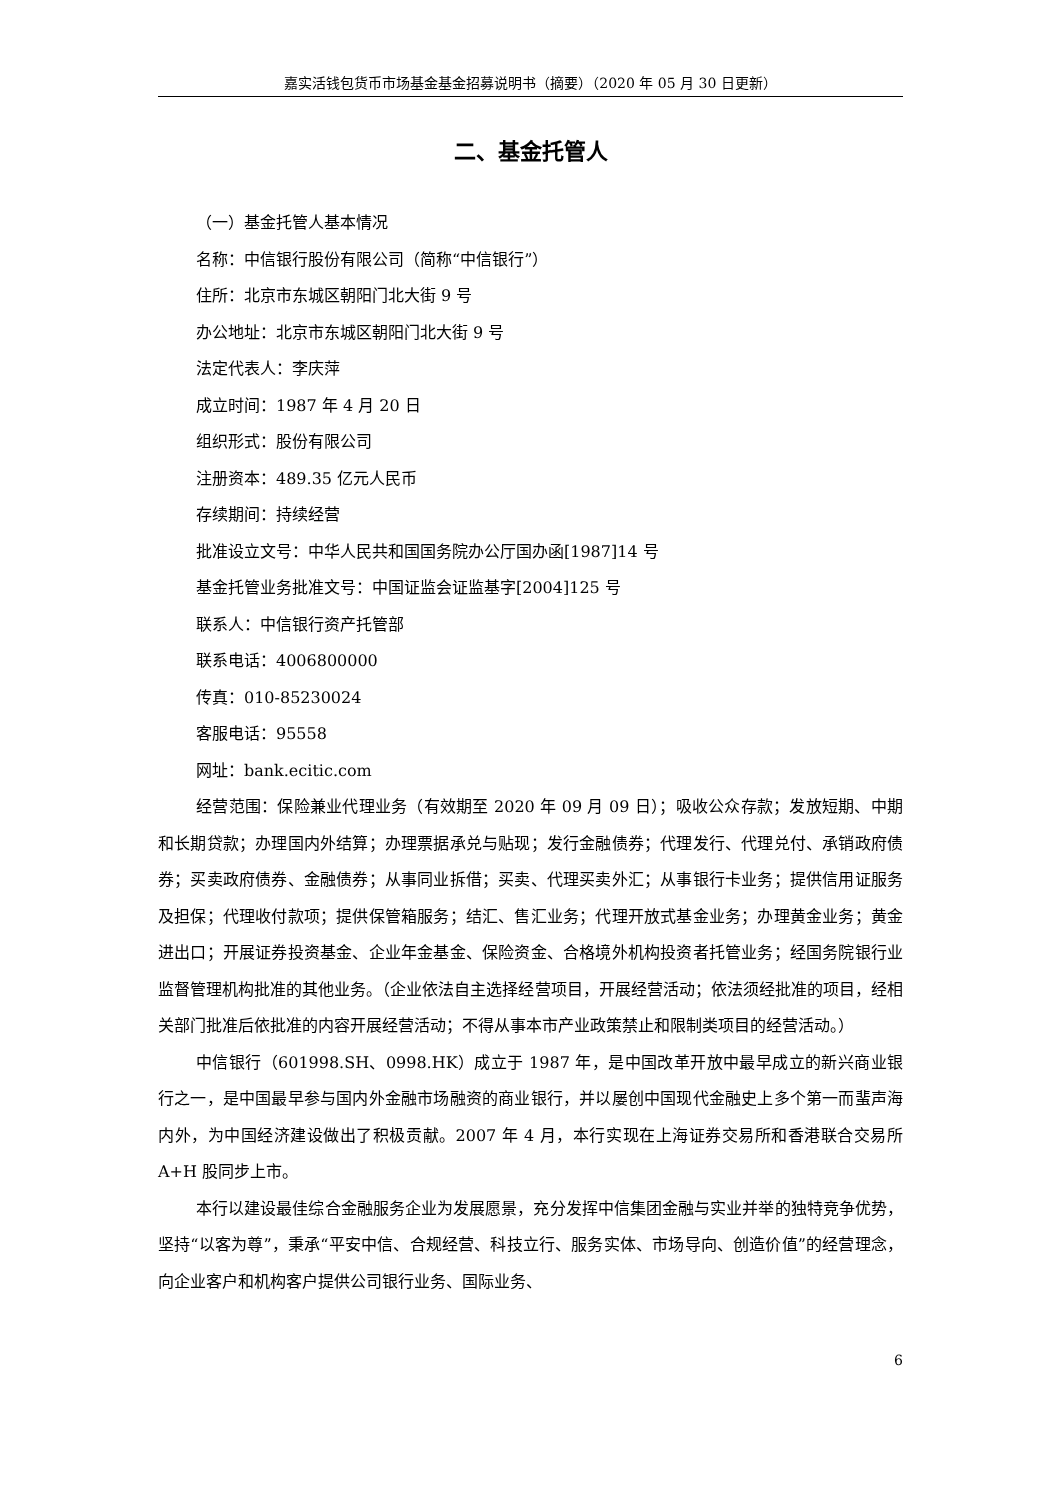嘉实活钱包货币市场基金基金招募说明书（摘要）（2020 年 05 月 30 日更新）
二、基金托管人
（一）基金托管人基本情况
名称：中信银行股份有限公司（简称“中信银行”）
住所：北京市东城区朝阳门北大街 9 号
办公地址：北京市东城区朝阳门北大街 9 号
法定代表人：李庆萍
成立时间：1987 年 4 月 20 日
组织形式：股份有限公司
注册资本：489.35 亿元人民币
存续期间：持续经营
批准设立文号：中华人民共和国国务院办公厅国办函[1987]14 号
基金托管业务批准文号：中国证监会证监基字[2004]125 号
联系人：中信银行资产托管部
联系电话：4006800000
传真：010-85230024
客服电话：95558
网址：bank.ecitic.com
经营范围：保险兼业代理业务（有效期至 2020 年 09 月 09 日）；吸收公众存款；发放短期、中期和长期贷款；办理国内外结算；办理票据承兑与贴现；发行金融债券；代理发行、代理兑付、承销政府债券；买卖政府债券、金融债券；从事同业拆借；买卖、代理买卖外汇；从事银行卡业务；提供信用证服务及担保；代理收付款项；提供保管箱服务；结汇、售汇业务；代理开放式基金业务；办理黄金业务；黄金进出口；开展证券投资基金、企业年金基金、保险资金、合格境外机构投资者托管业务；经国务院银行业监督管理机构批准的其他业务。（企业依法自主选择经营项目，开展经营活动；依法须经批准的项目，经相关部门批准后依批准的内容开展经营活动；不得从事本市产业政策禁止和限制类项目的经营活动。）
中信银行（601998.SH、0998.HK）成立于 1987 年，是中国改革开放中最早成立的新兴商业银行之一，是中国最早参与国内外金融市场融资的商业银行，并以屡创中国现代金融史上多个第一而蜚声海内外，为中国经济建设做出了积极贡献。2007 年 4 月，本行实现在上海证券交易所和香港联合交易所 A+H 股同步上市。
本行以建设最佳综合金融服务企业为发展愿景，充分发挥中信集团金融与实业并举的独特竞争优势，坚持“以客为尊”，秉承“平安中信、合规经营、科技立行、服务实体、市场导向、创造价值”的经营理念，向企业客户和机构客户提供公司银行业务、国际业务、
6